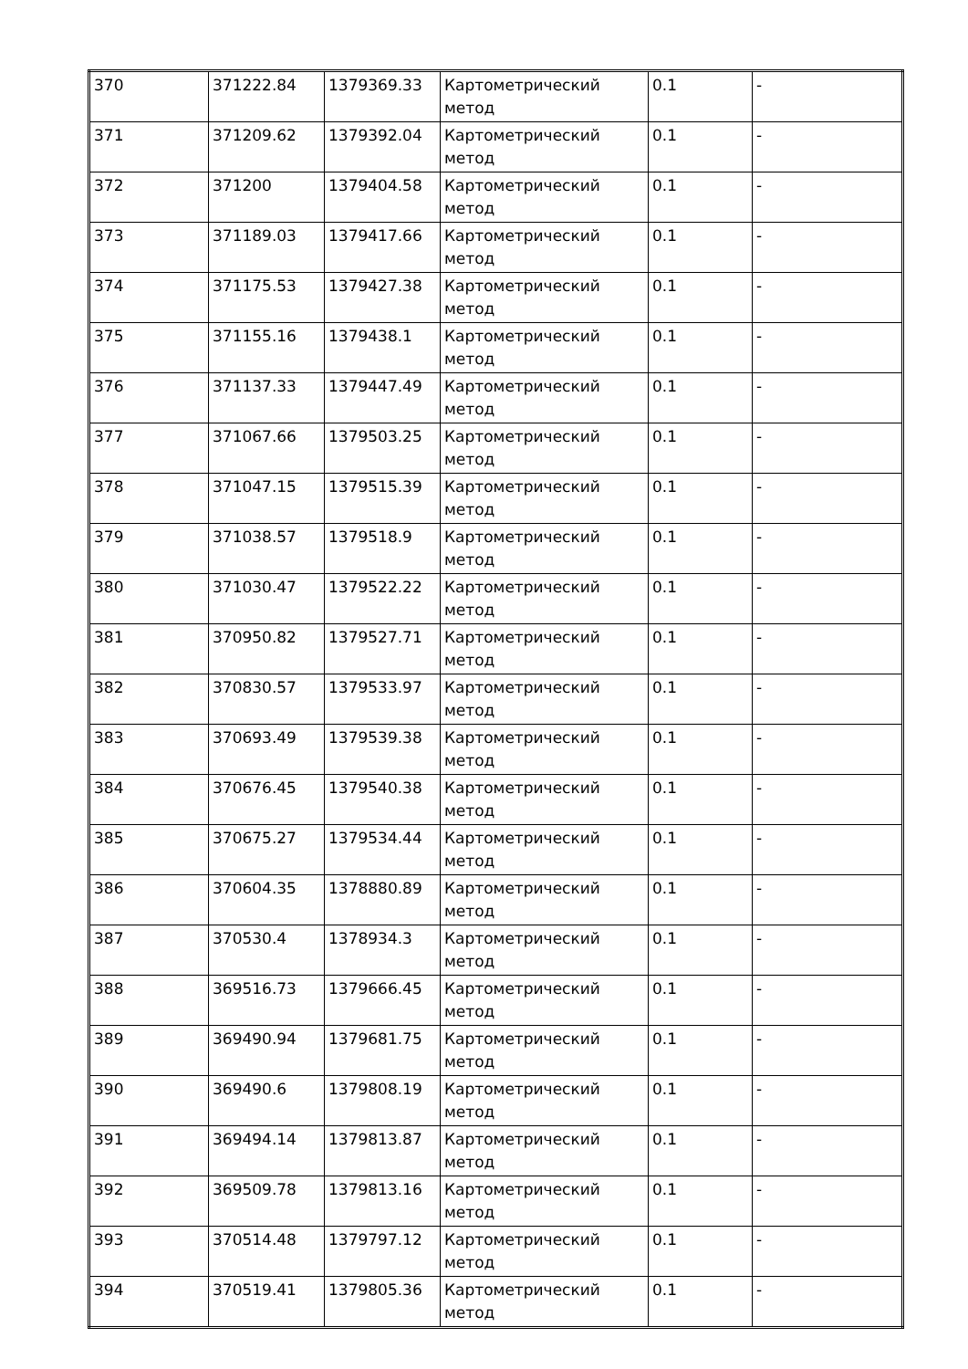| 370 | 371222.84 | 1379369.33 | Картометрический метод | 0.1 | - |
| 371 | 371209.62 | 1379392.04 | Картометрический метод | 0.1 | - |
| 372 | 371200 | 1379404.58 | Картометрический метод | 0.1 | - |
| 373 | 371189.03 | 1379417.66 | Картометрический метод | 0.1 | - |
| 374 | 371175.53 | 1379427.38 | Картометрический метод | 0.1 | - |
| 375 | 371155.16 | 1379438.1 | Картометрический метод | 0.1 | - |
| 376 | 371137.33 | 1379447.49 | Картометрический метод | 0.1 | - |
| 377 | 371067.66 | 1379503.25 | Картометрический метод | 0.1 | - |
| 378 | 371047.15 | 1379515.39 | Картометрический метод | 0.1 | - |
| 379 | 371038.57 | 1379518.9 | Картометрический метод | 0.1 | - |
| 380 | 371030.47 | 1379522.22 | Картометрический метод | 0.1 | - |
| 381 | 370950.82 | 1379527.71 | Картометрический метод | 0.1 | - |
| 382 | 370830.57 | 1379533.97 | Картометрический метод | 0.1 | - |
| 383 | 370693.49 | 1379539.38 | Картометрический метод | 0.1 | - |
| 384 | 370676.45 | 1379540.38 | Картометрический метод | 0.1 | - |
| 385 | 370675.27 | 1379534.44 | Картометрический метод | 0.1 | - |
| 386 | 370604.35 | 1378880.89 | Картометрический метод | 0.1 | - |
| 387 | 370530.4 | 1378934.3 | Картометрический метод | 0.1 | - |
| 388 | 369516.73 | 1379666.45 | Картометрический метод | 0.1 | - |
| 389 | 369490.94 | 1379681.75 | Картометрический метод | 0.1 | - |
| 390 | 369490.6 | 1379808.19 | Картометрический метод | 0.1 | - |
| 391 | 369494.14 | 1379813.87 | Картометрический метод | 0.1 | - |
| 392 | 369509.78 | 1379813.16 | Картометрический метод | 0.1 | - |
| 393 | 370514.48 | 1379797.12 | Картометрический метод | 0.1 | - |
| 394 | 370519.41 | 1379805.36 | Картометрический метод | 0.1 | - |